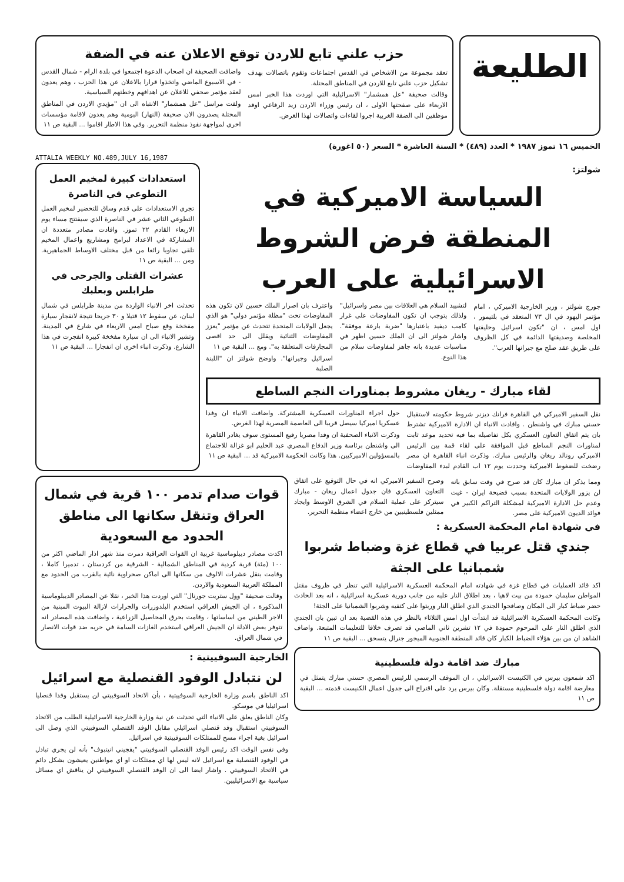الطليعة
حزب علني تابع للاردن توقع الاعلان عنه في الضفة
تعقد مجموعة من الاشخاص في القدس اجتماعات وتقوم باتصالات بهدف تشكيل حزب علني تابع للاردن في المناطق المحتلة.
وقالت صحيفة "عل همشمار" الاسرائيلية التي اوردت هذا الخبر امس الاربعاء على صفحتها الاولى ، ان رئيس وزراء الاردن زيد الرفاعي اوفد موظفين الى الضفة الغربية اجروا لقاءات واتصالات لهذا الغرض.
واضافت الصحيفة ان اصحاب الدعوة اجتمعوا في بلدة الرام - شمال القدس - في الاسبوع الماضي واتخذوا قرارا بالاعلان عن هذا الحزب ، وهم يعدون لعقد مؤتمر صحفي للاعلان عن اهدافهم وخطتهم السياسية.
ولفت مراسل "عل همشمار" الانتباه الى ان "مؤيدي الاردن في المناطق المحتلة يصدرون الان صحيفة (النهار) اليومية وهم يعدون لاقامة مؤسسات اخرى لمواجهة نفوذ منظمة التحرير. وفي هذا الاطار اقاموا ... البقية ص ١١
الخميس ١٦ تموز ١٩٨٧ * العدد (٤٨٩) * السنة العاشرة * السعر (٥٠ اغورة)
ATTALIA WEEKLY NO.489,JULY 16,1987
شولتز:
السياسة الاميركية في المنطقة فرض الشروط الاسرائيلية على العرب
جورج شولتز ، وزير الخارجية الاميركي ، امام مؤتمر اليهود في ال ٧٣ المنعقد في بلتيمور ، اول امس ، ان "تكون اسرائيل وحليفتها المخلصة وصديقتها الدائمة في كل الظروف على طريق عقد صلح مع جيرانها العرب".
لتشييد السلام هي العلاقات بين مصر واسرائيل" ولذلك يتوجب ان تكون المفاوضات على غرار كامب ديفيد باعتبارها "ضربة بارعة موفقة". واشار شولتز الى ان الملك حسين اظهر في مناسبات عديدة بانه جاهز لمفاوضات سلام من هذا النوع.
واعترف بان اصرار الملك حسين لان تكون هذه المفاوضات تحت "مظلة مؤتمر دولي" هو الذي يجعل الولايات المتحدة تتحدث عن مؤتمر "يعزز المفاوضات الثنائية ويقلل الى حد اقصى المجازفات المتعلقة به". ومع ... البقية ص ١١
اسرائيل وجيرانها". واوضح شولتز ان "اللبنة الصلبة
لقاء مبارك - ريغان مشروط بمناورات النجم الساطع
نقل السفير الاميركي في القاهرة فرانك ديزنر شروط حكومته لاستقبال حسني مبارك في واشنطن . وافادت الانباء ان الادارة الاميركية تشترط بان يتم اتفاق التعاون العسكري بكل تفاصيله بما فيه تحديد موعد ثابت لمناورات النجم الساطع قبل الموافقة على لقاء قمة بين الرئيس الاميركي رونالد ريغان والرئيس مبارك. وذكرت انباء القاهرة ان مصر رضخت للضغوط الاميركية وحددت يوم ١٢ اب القادم لبدء المفاوضات حول اجراء المناورات العسكرية المشتركة. واضافت الانباء ان وفدا عسكريا اميركيا سيصل قريبا الى العاصمة المصرية لهذا الغرض.
وذكرت الانباء الصحفية ان وفدا مصريا رفيع المستوى سوف يغادر القاهرة الى واشنطن برئاسة وزير الدفاع المصري عبد الحليم ابو غزالة للاجتماع بالمسؤولين الاميركيين. هذا وكانت الحكومة الاميركية قد ... البقية ص ١١
استعدادات كبيرة لمخيم العمل التطوعي في الناصرة
تجرى الاستعدادات على قدم وساق للتحضير لمخيم العمل التطوعي الثاني عشر في الناصرة الذي سيفتتح مساء يوم الاربعاء القادم ٢٢ تموز. وافادت مصادر متعددة ان المشاركة في الاعداد لبرامج ومشاريع واعمال المخيم تلقى تجاوبا رائعا من قبل مختلف الاوساط الجماهيرية. ومن ... البقية ص ١١
عشرات القتلى والجرحى في طرابلس وبعلبك
تحدثت اخر الانباء الواردة من مدينة طرابلس في شمال لبنان، عن سقوط ١٢ قتيلا و ٣٠ جريحا نتيجة لانفجار سيارة مفخخة وقع صباح امس الاربعاء في شارع في المدينة. وتشير الانباء الى ان سيارة مفخخة كبيرة انفجرت في هذا الشارع. وذكرت انباء اخرى ان انفجارا ... البقية ص ١١
ومما يذكر ان مبارك كان قد صرح في وقت سابق بانه لن يزور الولايات المتحدة بسبب فضيحة ايران - غيت وعدم حل الادارة الاميركية لمشكلة التراكم الكبير في فوائد الديون الاميركية على مصر.
وصرح السفير الاميركي انه في حال التوقيع على اتفاق التعاون العسكري فان جدول اعمال ريغان - مبارك سيتركز على عملية السلام في الشرق الاوسط وايجاد ممثلين فلسطينيين من خارج اعضاء منظمة التحرير.
في شهادة امام المحكمة العسكرية :
جندي قتل عربيا في قطاع غزة وضباط شربوا شمبانيا على الجثة
اكد قائد العمليات في قطاع غزة في شهادته امام المحكمة العسكرية الاسرائيلية التي تنظر في ظروف مقتل المواطن سليمان حمودة من بيت لاهيا ، بعد اطلاق النار عليه من جانب دورية عسكرية اسرائيلية ، انه بعد الحادث حضر ضباط كبار الى المكان وصافحوا الجندي الذي اطلق النار وربتوا على كتفيه وشربوا الشمبانيا على الجثة!
وكانت المحكمة العسكرية الاسرائيلية قد ابتدأت اول امس الثلاثاء بالنظر في هذه القضية بعد ان تبين بان الجندي الذي اطلق النار على المرحوم حمودة في ١٢ تشرين ثاني الماضي قد تصرف خلافا للتعليمات المتبعة. واضاف الشاهد ان من بين هؤلاء الضباط الكبار كان قائد المنطقة الجنوبية الميجور جنرال يتسحق ... البقية ص ١١
مبارك ضد اقامة دولة فلسطينية
اكد شمعون بيرس في الكنيست الاسرائيلي ، ان الموقف الرسمي للرئيس المصري حسني مبارك يتمثل في معارضة اقامة دولة فلسطينية مستقلة. وكان بيرس يرد على اقتراح الى جدول اعمال الكنيست قدمته ... البقية ص ١١
قوات صدام تدمر ١٠٠ قرية في شمال العراق وتنقل سكانها الى مناطق الحدود مع السعودية
اكدت مصادر ديبلوماسية غربية ان القوات العراقية دمرت منذ شهر اذار الماضي اكثر من ١٠٠ (مئة) قرية كردية في المناطق الشمالية - الشرقية من كردستان ، تدميرا كاملا ، وقامت بنقل عشرات الالوف من سكانها الى اماكن صحراوية نائية بالقرب من الحدود مع المملكة العربية السعودية والاردن.
وقالت صحيفة "وول ستريت جورنال" التي اوردت هذا الخبر ، نقلا عن المصادر الديبلوماسية المذكورة ، ان الجيش العراقي استخدم البلدوزرات والجرارات لازالة البيوت المبنية من الاجر الطيني من اساساتها ، وقامت بحرق المحاصيل الزراعية ، واضافت هذه المصادر انه تتوفر بعض الادلة ان الجيش العراقي استخدم الغازات السامة في حربه ضد قوات الانصار في شمال العراق.
الخارجية السوفييتية :
لن نتبادل الوفود القنصلية مع اسرائيل
اكد الناطق باسم وزارة الخارجية السوفييتية ، بأن الاتحاد السوفييتي لن يستقبل وفدا قنصليا اسرائيليا في موسكو.
وكان الناطق يعلق على الانباء التي تحدثت عن نية وزارة الخارجية الاسرائيلية الطلب من الاتحاد السوفييتي استقبال وفد قنصلي اسرائيلي مقابل الوفد القنصلي السوفييتي الذي وصل الى اسرائيل بغية اجراء مسح للممتلكات السوفييتية في اسرائيل.
وفي نفس الوقت اكد رئيس الوفد القنصلي السوفييتي "يفجيني انيتبوف" بأنه لن يجري تبادل في الوفود القنصلية مع اسرائيل لانه ليس لها اي ممتلكات او اي مواطنين يعيشون بشكل دائم في الاتحاد السوفييتي . واشار ايضا الى ان الوفد القنصلي السوفييتي لن يناقش اي مسائل سياسية مع الاسرائيليين.